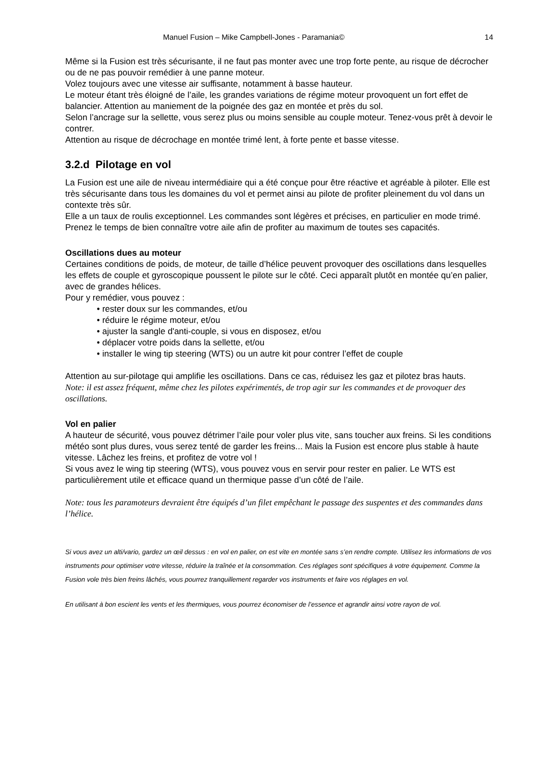Manuel Fusion – Mike Campbell-Jones - Paramania© 14
Même si la Fusion est très sécurisante, il ne faut pas monter avec une trop forte pente, au risque de décrocher ou de ne pas pouvoir remédier à une panne moteur.
Volez toujours avec une vitesse air suffisante, notamment à basse hauteur.
Le moteur étant très éloigné de l’aile, les grandes variations de régime moteur provoquent un fort effet de balancier. Attention au maniement de la poignée des gaz en montée et près du sol.
Selon l’ancrage sur la sellette, vous serez plus ou moins sensible au couple moteur. Tenez-vous prêt à devoir le contrer.
Attention au risque de décrochage en montée trimé lent, à forte pente et basse vitesse.
3.2.d Pilotage en vol
La Fusion est une aile de niveau intermédiaire qui a été conçue pour être réactive et agréable à piloter. Elle est très sécurisante dans tous les domaines du vol et permet ainsi au pilote de profiter pleinement du vol dans un contexte très sûr.
Elle a un taux de roulis exceptionnel. Les commandes sont légères et précises, en particulier en mode trimé.
Prenez le temps de bien connaître votre aile afin de profiter au maximum de toutes ses capacités.
Oscillations dues au moteur
Certaines conditions de poids, de moteur, de taille d’hélice peuvent provoquer des oscillations dans lesquelles les effets de couple et gyroscopique poussent le pilote sur le côté. Ceci apparaît plutôt en montée qu’en palier, avec de grandes hélices.
Pour y remédier, vous pouvez :
• rester doux sur les commandes, et/ou
• réduire le régime moteur, et/ou
• ajuster la sangle d'anti-couple, si vous en disposez, et/ou
• déplacer votre poids dans la sellette, et/ou
• installer le wing tip steering (WTS) ou un autre kit pour contrer l’effet de couple
Attention au sur-pilotage qui amplifie les oscillations. Dans ce cas, réduisez les gaz et pilotez bras hauts.
Note: il est assez fréquent, même chez les pilotes expérimentés, de trop agir sur les commandes et de provoquer des oscillations.
Vol en palier
A hauteur de sécurité, vous pouvez détrimer l’aile pour voler plus vite, sans toucher aux freins. Si les conditions météo sont plus dures, vous serez tenté de garder les freins... Mais la Fusion est encore plus stable à haute vitesse. Lâchez les freins, et profitez de votre vol !
Si vous avez le wing tip steering (WTS), vous pouvez vous en servir pour rester en palier. Le WTS est particulièrement utile et efficace quand un thermique passe d’un côté de l’aile.
Note: tous les paramoteurs devraient être équipés d’un filet empêchant le passage des suspentes et des commandes dans l’hélice.
Si vous avez un alti/vario, gardez un œil dessus : en vol en palier, on est vite en montée sans s’en rendre compte. Utilisez les informations de vos instruments pour optimiser votre vitesse, réduire la traînée et la consommation. Ces réglages sont spécifiques à votre équipement. Comme la Fusion vole très bien freins lâchés, vous pourrez tranquillement regarder vos instruments et faire vos réglages en vol.
En utilisant à bon escient les vents et les thermiques, vous pourrez économiser de l’essence et agrandir ainsi votre rayon de vol.